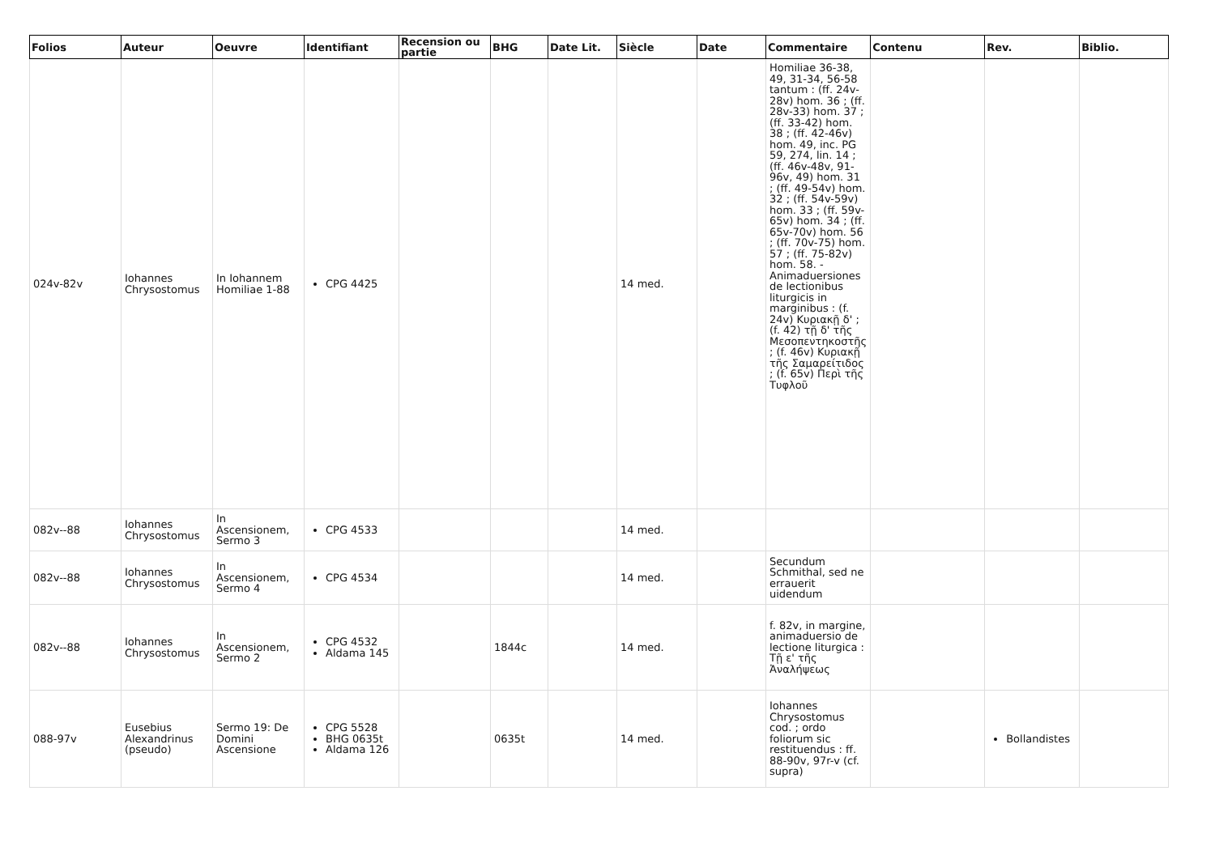| Folios | Auteur | Oeuvre | Identifiant | Recension ou partie | BHG | Date Lit. | Siècle | Date | Commentaire | Contenu | Rev. | Biblio. |
| --- | --- | --- | --- | --- | --- | --- | --- | --- | --- | --- | --- | --- |
| 024v-82v | Iohannes Chrysostomus | In Iohannem Homiliae 1-88 | CPG 4425 | | | | 14 med. | | Homiliae 36-38, 49, 31-34, 56-58 tantum : (ff. 24v-28v) hom. 36 ; (ff. 28v-33) hom. 37 ; (ff. 33-42) hom. 38 ; (ff. 42-46v) hom. 49, inc. PG 59, 274, lin. 14 ; (ff. 46v-48v, 91-96v, 49) hom. 31 ; (ff. 49-54v) hom. 32 ; (ff. 54v-59v) hom. 33 ; (ff. 59v-65v) hom. 34 ; (ff. 65v-70v) hom. 56 ; (ff. 70v-75) hom. 57 ; (ff. 75-82v) hom. 58. - Animaduersiones de lectionibus liturgicis in marginibus : (f. 24v) Κυριακῇ δ' ; (f. 42) τῇ δ' τῆς Μεσοπεντηκοστῆς ; (f. 46v) Κυριακῇ τῆς Σαμαρείτιδος ; (f. 65v) Περὶ τῆς Τυφλοῦ | | | |
| 082v--88 | Iohannes Chrysostomus | In Ascensionem, Sermo 3 | CPG 4533 | | | | 14 med. | | | | | |
| 082v--88 | Iohannes Chrysostomus | In Ascensionem, Sermo 4 | CPG 4534 | | | | 14 med. | | Secundum Schmithal, sed ne errauerit uidendum | | | |
| 082v--88 | Iohannes Chrysostomus | In Ascensionem, Sermo 2 | CPG 4532 Aldama 145 | | 1844c | | 14 med. | | f. 82v, in margine, animaduersio de lectione liturgica : Τῇ ε' τῆς Ἀναλήψεως | | | |
| 088-97v | Eusebius Alexandrinus (pseudo) | Sermo 19: De Domini Ascensione | CPG 5528 BHG 0635t Aldama 126 | | 0635t | | 14 med. | | Iohannes Chrysostomus cod. ; ordo foliorum sic restituendus : ff. 88-90v, 97r-v (cf. supra) | | Bollandistes | |